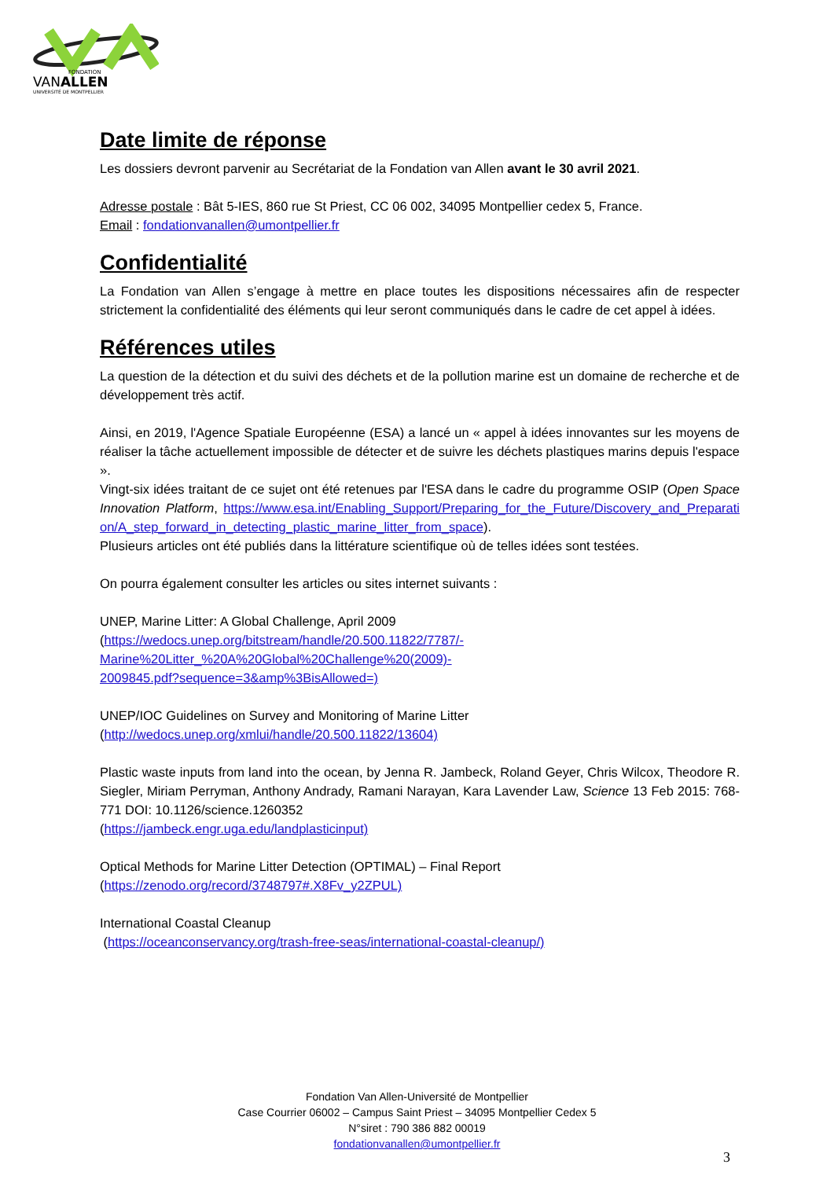FONDATION
VANALLEN
UNIVERSITÉ DE MONTPELLIER
Date limite de réponse
Les dossiers devront parvenir au Secrétariat de la Fondation van Allen avant le 30 avril 2021.
Adresse postale : Bât 5-IES, 860 rue St Priest, CC 06 002, 34095 Montpellier cedex 5, France.
Email : fondationvanallen@umontpellier.fr
Confidentialité
La Fondation van Allen s’engage à mettre en place toutes les dispositions nécessaires afin de respecter strictement la confidentialité des éléments qui leur seront communiqués dans le cadre de cet appel à idées.
Références utiles
La question de la détection et du suivi des déchets et de la pollution marine est un domaine de recherche et de développement très actif.
Ainsi, en 2019, l'Agence Spatiale Européenne (ESA) a lancé un « appel à idées innovantes sur les moyens de réaliser la tâche actuellement impossible de détecter et de suivre les déchets plastiques marins depuis l'espace ».
Vingt-six idées traitant de ce sujet ont été retenues par l'ESA dans le cadre du programme OSIP (Open Space Innovation Platform, https://www.esa.int/Enabling_Support/Preparing_for_the_Future/Discovery_and_Preparation/A_step_forward_in_detecting_plastic_marine_litter_from_space).
Plusieurs articles ont été publiés dans la littérature scientifique où de telles idées sont testées.
On pourra également consulter les articles ou sites internet suivants :
UNEP, Marine Litter: A Global Challenge, April 2009
(https://wedocs.unep.org/bitstream/handle/20.500.11822/7787/-
Marine%20Litter_%20A%20Global%20Challenge%20(2009)-
2009845.pdf?sequence=3&amp%3BisAllowed=)
UNEP/IOC Guidelines on Survey and Monitoring of Marine Litter
(http://wedocs.unep.org/xmlui/handle/20.500.11822/13604)
Plastic waste inputs from land into the ocean, by Jenna R. Jambeck, Roland Geyer, Chris Wilcox, Theodore R. Siegler, Miriam Perryman, Anthony Andrady, Ramani Narayan, Kara Lavender Law, Science 13 Feb 2015: 768-771 DOI: 10.1126/science.1260352
(https://jambeck.engr.uga.edu/landplasticinput)
Optical Methods for Marine Litter Detection (OPTIMAL) – Final Report
(https://zenodo.org/record/3748797#.X8Fv_y2ZPUL)
International Coastal Cleanup
(https://oceanconservancy.org/trash-free-seas/international-coastal-cleanup/)
Fondation Van Allen-Université de Montpellier
Case Courrier 06002 – Campus Saint Priest – 34095 Montpellier Cedex 5
N°siret : 790 386 882 00019
fondationvanallen@umontpellier.fr
3